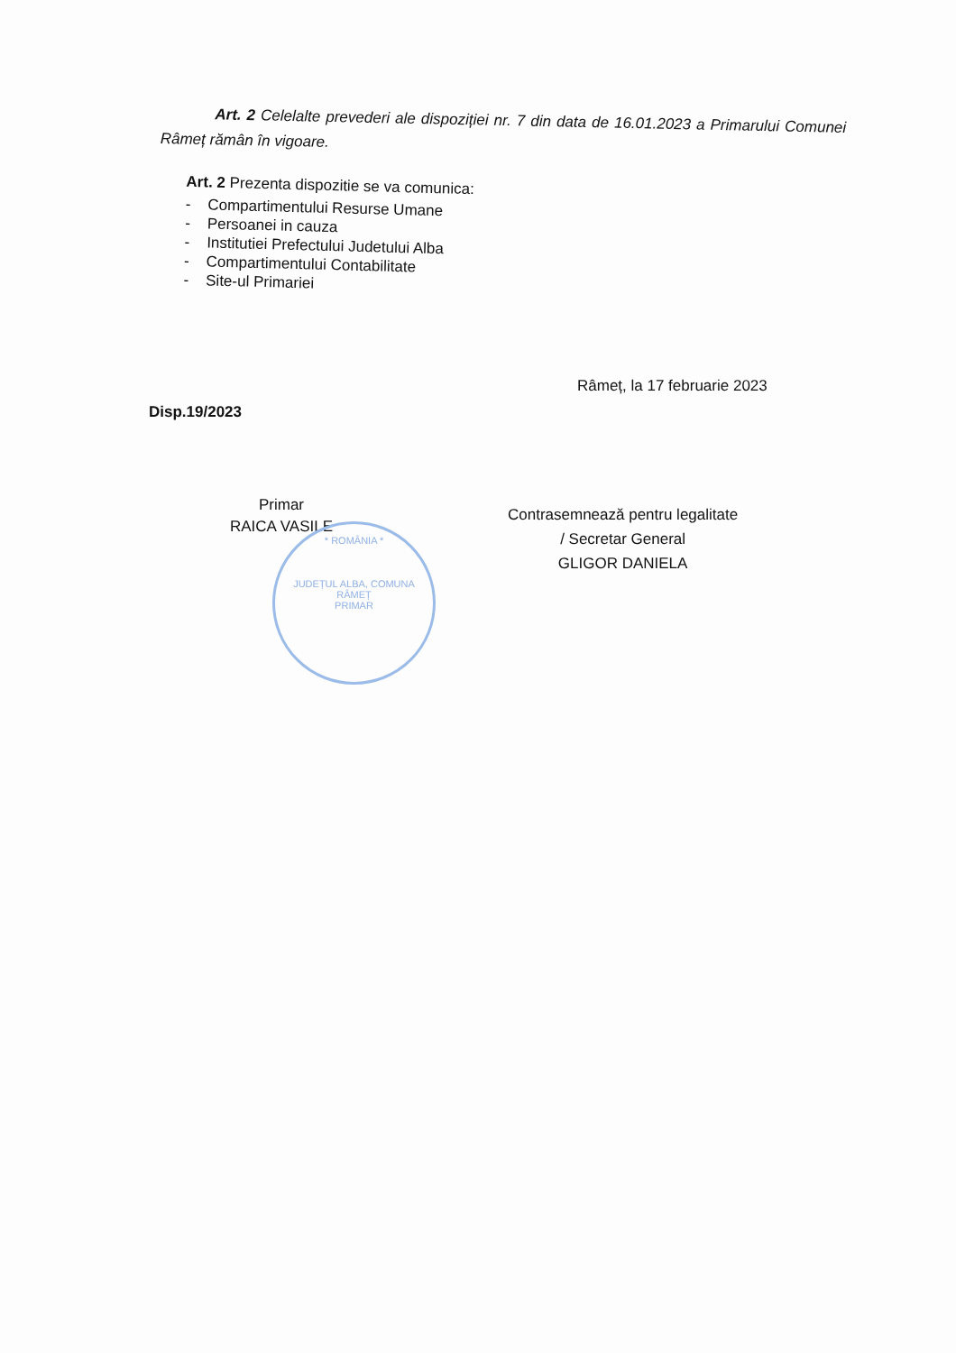Art. 2 Celelalte prevederi ale dispoziției nr. 7 din data de 16.01.2023 a Primarului Comunei Râmeț rămân în vigoare.
Art. 2 Prezenta dispozitie se va comunica:
- Compartimentului Resurse Umane
- Persoanei in cauza
- Institutiei Prefectului Judetului Alba
- Compartimentului Contabilitate
- Site-ul Primariei
Râmeț, la 17 februarie 2023
Disp.19/2023
Primar
RAICA VASILE
* ROMÂNIA *
JUDEȚUL ALBA, COMUNA RÂMEȚ
PRIMAR
Contrasemnează pentru legalitate
/ Secretar General
GLIGOR DANIELA